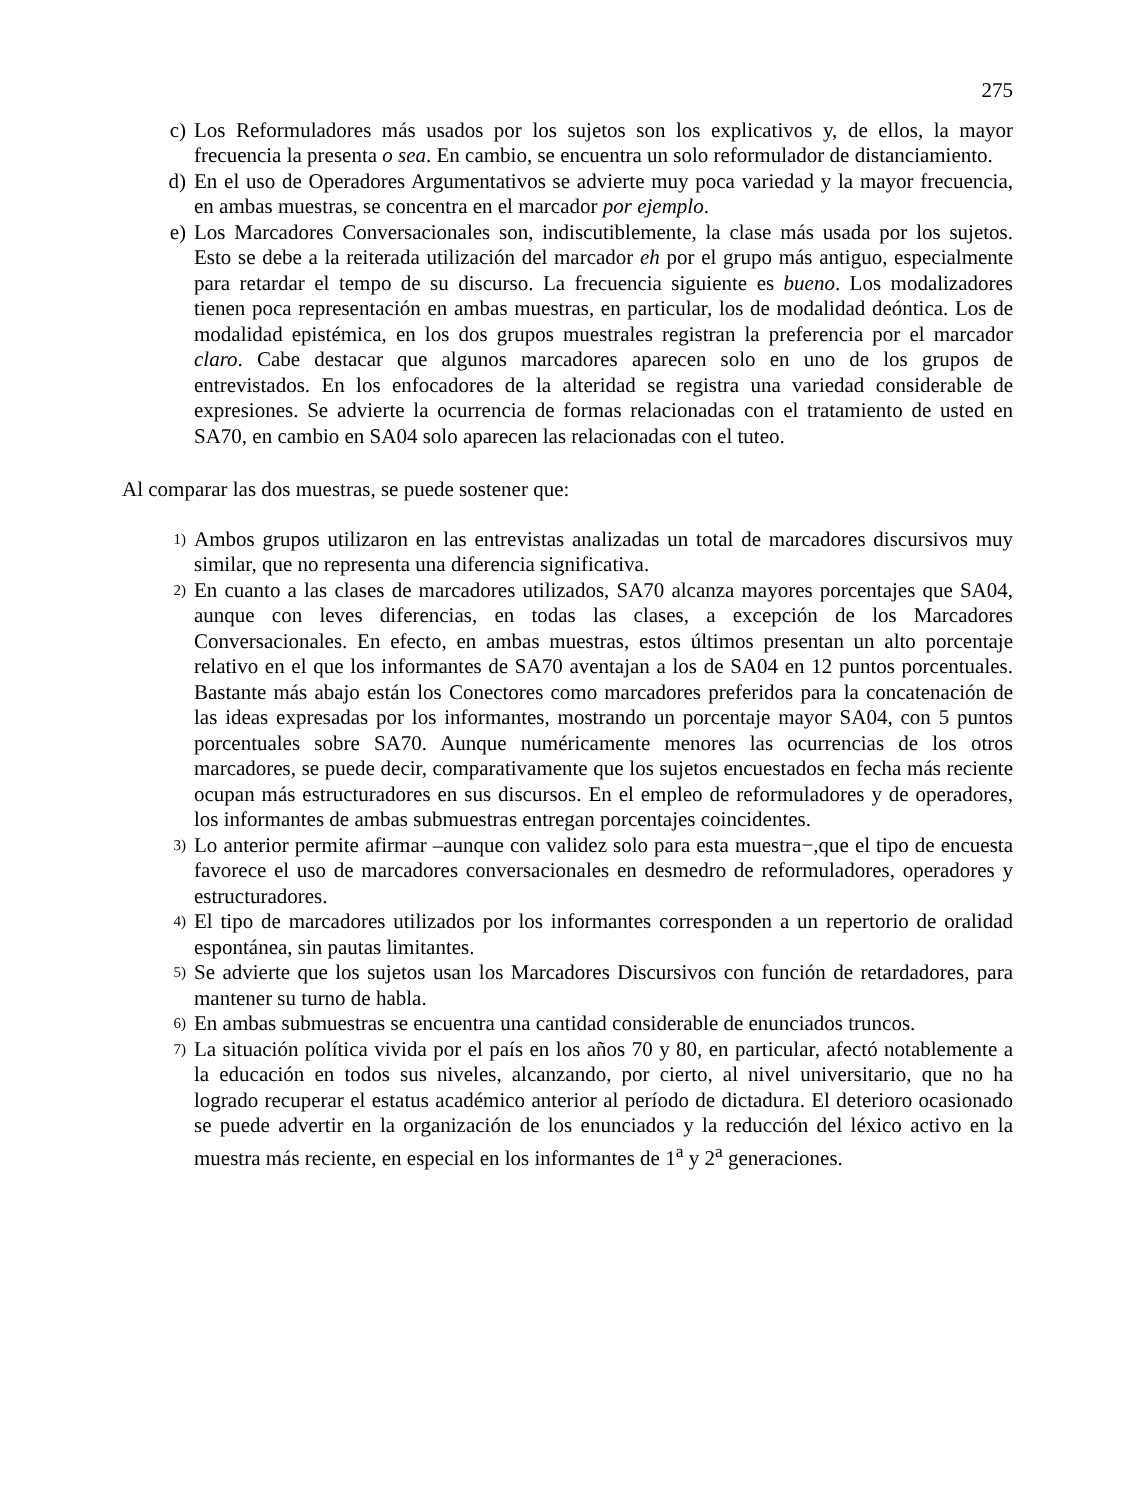275
c) Los Reformuladores más usados por los sujetos son los explicativos y, de ellos, la mayor frecuencia la presenta o sea. En cambio, se encuentra un solo reformulador de distanciamiento.
d) En el uso de Operadores Argumentativos se advierte muy poca variedad y la mayor frecuencia, en ambas muestras, se concentra en el marcador por ejemplo.
e) Los Marcadores Conversacionales son, indiscutiblemente, la clase más usada por los sujetos. Esto se debe a la reiterada utilización del marcador eh por el grupo más antiguo, especialmente para retardar el tempo de su discurso. La frecuencia siguiente es bueno. Los modalizadores tienen poca representación en ambas muestras, en particular, los de modalidad deóntica. Los de modalidad epistémica, en los dos grupos muestrales registran la preferencia por el marcador claro. Cabe destacar que algunos marcadores aparecen solo en uno de los grupos de entrevistados. En los enfocadores de la alteridad se registra una variedad considerable de expresiones. Se advierte la ocurrencia de formas relacionadas con el tratamiento de usted en SA70, en cambio en SA04 solo aparecen las relacionadas con el tuteo.
Al comparar las dos muestras, se puede sostener que:
1)
Ambos grupos utilizaron en las entrevistas analizadas un total de marcadores discursivos muy similar, que no representa una diferencia significativa.
2)
En cuanto a las clases de marcadores utilizados, SA70 alcanza mayores porcentajes que SA04, aunque con leves diferencias, en todas las clases, a excepción de los Marcadores Conversacionales. En efecto, en ambas muestras, estos últimos presentan un alto porcentaje relativo en el que los informantes de SA70 aventajan a los de SA04 en 12 puntos porcentuales. Bastante más abajo están los Conectores como marcadores preferidos para la concatenación de las ideas expresadas por los informantes, mostrando un porcentaje mayor SA04, con 5 puntos porcentuales sobre SA70. Aunque numéricamente menores las ocurrencias de los otros marcadores, se puede decir, comparativamente que los sujetos encuestados en fecha más reciente ocupan más estructuradores en sus discursos. En el empleo de reformuladores y de operadores, los informantes de ambas submuestras entregan porcentajes coincidentes.
3)
Lo anterior permite afirmar –aunque con validez solo para esta muestra−,que el tipo de encuesta favorece el uso de marcadores conversacionales en desmedro de reformuladores, operadores y estructuradores.
4)
El tipo de marcadores utilizados por los informantes corresponden a un repertorio de oralidad espontánea, sin pautas limitantes.
5)
Se advierte que los sujetos usan los Marcadores Discursivos con función de retardadores, para mantener su turno de habla.
6)
En ambas submuestras se encuentra una cantidad considerable de enunciados truncos.
7)
La situación política vivida por el país en los años 70 y 80, en particular, afectó notablemente a la educación en todos sus niveles, alcanzando, por cierto, al nivel universitario, que no ha logrado recuperar el estatus académico anterior al período de dictadura. El deterioro ocasionado se puede advertir en la organización de los enunciados y la reducción del léxico activo en la muestra más reciente, en especial en los informantes de 1<sup>a</sup> y 2<sup>a</sup> generaciones.